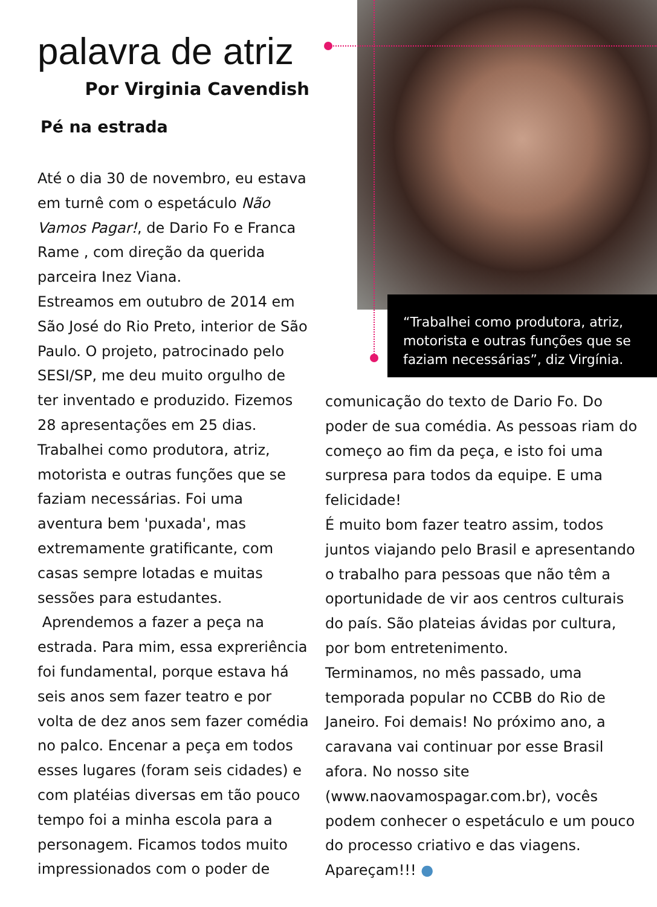palavra de atriz
Por Virginia Cavendish
Pé na estrada
Até o dia 30 de novembro, eu estava em turnê com o espetáculo Não Vamos Pagar!, de Dario Fo e Franca Rame , com direção da querida parceira Inez Viana.
Estreamos em outubro de 2014 em São José do Rio Preto, interior de São Paulo. O projeto, patrocinado pelo SESI/SP, me deu muito orgulho de ter inventado e produzido. Fizemos 28 apresentações em 25 dias. Trabalhei como produtora, atriz, motorista e outras funções que se faziam necessárias. Foi uma aventura bem 'puxada', mas extremamente gratificante, com casas sempre lotadas e muitas sessões para estudantes.
Aprendemos a fazer a peça na estrada. Para mim, essa expreriência foi fundamental, porque estava há seis anos sem fazer teatro e por volta de dez anos sem fazer comédia no palco. Encenar a peça em todos esses lugares (foram seis cidades) e com platéias diversas em tão pouco tempo foi a minha escola para a personagem. Ficamos todos muito impressionados com o poder de
“Trabalhei como produtora, atriz, motorista e outras funções que se faziam necessárias”, diz Virgínia.
comunicação do texto de Dario Fo. Do poder de sua comédia. As pessoas riam do começo ao fim da peça, e isto foi uma surpresa para todos da equipe. E uma felicidade!
É muito bom fazer teatro assim, todos juntos viajando pelo Brasil e apresentando o trabalho para pessoas que não têm a oportunidade de vir aos centros culturais do país. São plateias ávidas por cultura, por bom entretenimento.
Terminamos, no mês passado, uma temporada popular no CCBB do Rio de Janeiro. Foi demais! No próximo ano, a caravana vai continuar por esse Brasil afora. No nosso site (www.naovamospagar.com.br), vocês podem conhecer o espetáculo e um pouco do processo criativo e das viagens. Apareçam!!! ●